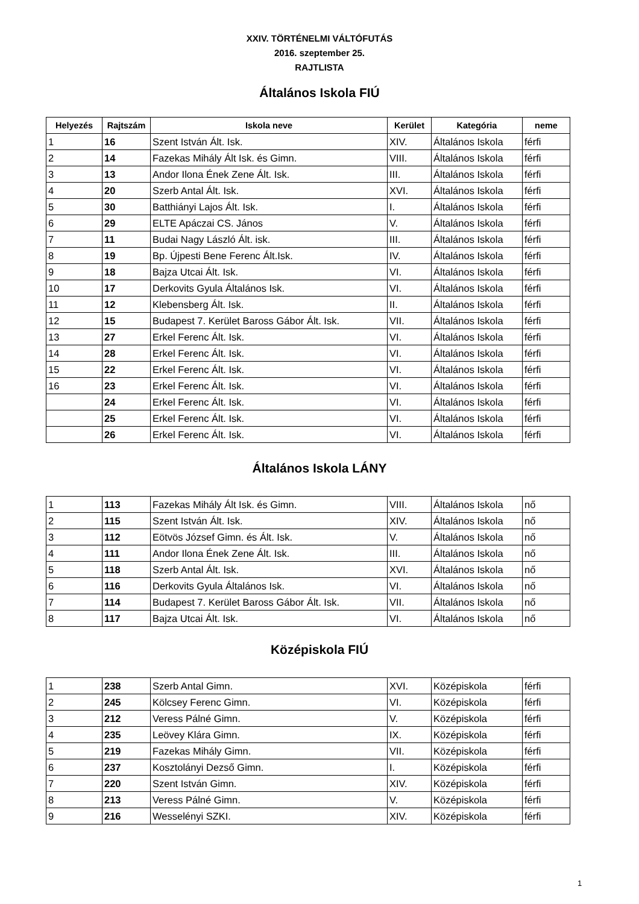XXIV. TÖRTÉNELMI VÁLTÓFUTÁS
2016. szeptember 25.
RAJTLISTA
Általános Iskola FIÚ
| Helyezés | Rajtszám | Iskola neve | Kerület | Kategória | neme |
| --- | --- | --- | --- | --- | --- |
| 1 | 16 | Szent István Ált. Isk. | XIV. | Általános Iskola | férfi |
| 2 | 14 | Fazekas Mihály Ált Isk. és Gimn. | VIII. | Általános Iskola | férfi |
| 3 | 13 | Andor Ilona Ének Zene Ált. Isk. | III. | Általános Iskola | férfi |
| 4 | 20 | Szerb Antal Ált. Isk. | XVI. | Általános Iskola | férfi |
| 5 | 30 | Batthiányi Lajos Ált. Isk. | I. | Általános Iskola | férfi |
| 6 | 29 | ELTE Apáczai CS. János | V. | Általános Iskola | férfi |
| 7 | 11 | Budai Nagy László Ált. isk. | III. | Általános Iskola | férfi |
| 8 | 19 | Bp. Újpesti Bene Ferenc Ált.Isk. | IV. | Általános Iskola | férfi |
| 9 | 18 | Bajza Utcai Ált. Isk. | VI. | Általános Iskola | férfi |
| 10 | 17 | Derkovits Gyula Általános Isk. | VI. | Általános Iskola | férfi |
| 11 | 12 | Klebensberg Ált. Isk. | II. | Általános Iskola | férfi |
| 12 | 15 | Budapest 7. Kerület Baross Gábor Ált. Isk. | VII. | Általános Iskola | férfi |
| 13 | 27 | Erkel Ferenc Ált. Isk. | VI. | Általános Iskola | férfi |
| 14 | 28 | Erkel Ferenc Ált. Isk. | VI. | Általános Iskola | férfi |
| 15 | 22 | Erkel Ferenc Ált. Isk. | VI. | Általános Iskola | férfi |
| 16 | 23 | Erkel Ferenc Ált. Isk. | VI. | Általános Iskola | férfi |
| | 24 | Erkel Ferenc Ált. Isk. | VI. | Általános Iskola | férfi |
| | 25 | Erkel Ferenc Ált. Isk. | VI. | Általános Iskola | férfi |
| | 26 | Erkel Ferenc Ált. Isk. | VI. | Általános Iskola | férfi |
Általános Iskola LÁNY
| 1 | 113 | Fazekas Mihály Ált Isk. és Gimn. | VIII. | Általános Iskola | nő |
| 2 | 115 | Szent István Ált. Isk. | XIV. | Általános Iskola | nő |
| 3 | 112 | Eötvös József Gimn. és Ált. Isk. | V. | Általános Iskola | nő |
| 4 | 111 | Andor Ilona Ének Zene Ált. Isk. | III. | Általános Iskola | nő |
| 5 | 118 | Szerb Antal Ált. Isk. | XVI. | Általános Iskola | nő |
| 6 | 116 | Derkovits Gyula Általános Isk. | VI. | Általános Iskola | nő |
| 7 | 114 | Budapest 7. Kerület Baross Gábor Ált. Isk. | VII. | Általános Iskola | nő |
| 8 | 117 | Bajza Utcai Ált. Isk. | VI. | Általános Iskola | nő |
Középiskola FIÚ
| 1 | 238 | Szerb Antal Gimn. | XVI. | Középiskola | férfi |
| 2 | 245 | Kölcsey Ferenc Gimn. | VI. | Középiskola | férfi |
| 3 | 212 | Veress Pálné Gimn. | V. | Középiskola | férfi |
| 4 | 235 | Leövey Klára Gimn. | IX. | Középiskola | férfi |
| 5 | 219 | Fazekas Mihály Gimn. | VII. | Középiskola | férfi |
| 6 | 237 | Kosztolányi Dezső Gimn. | I. | Középiskola | férfi |
| 7 | 220 | Szent István Gimn. | XIV. | Középiskola | férfi |
| 8 | 213 | Veress Pálné Gimn. | V. | Középiskola | férfi |
| 9 | 216 | Wesselényi SZKI. | XIV. | Középiskola | férfi |
1